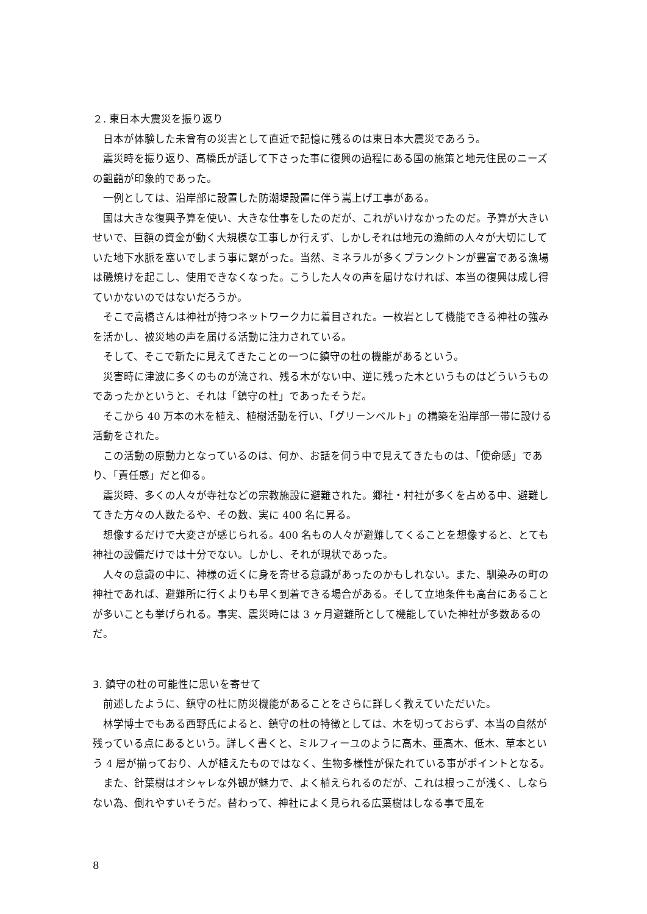２. 東日本大震災を振り返り
日本が体験した未曾有の災害として直近で記憶に残るのは東日本大震災であろう。
震災時を振り返り、高橋氏が話して下さった事に復興の過程にある国の施策と地元住民のニーズの齟齬が印象的であった。
一例としては、沿岸部に設置した防潮堤設置に伴う嵩上げ工事がある。
国は大きな復興予算を使い、大きな仕事をしたのだが、これがいけなかったのだ。予算が大きいせいで、巨額の資金が動く大規模な工事しか行えず、しかしそれは地元の漁師の人々が大切にしていた地下水脈を塞いでしまう事に繋がった。当然、ミネラルが多くプランクトンが豊富である漁場は磯焼けを起こし、使用できなくなった。こうした人々の声を届けなければ、本当の復興は成し得ていかないのではないだろうか。
そこで高橋さんは神社が持つネットワーク力に着目された。一枚岩として機能できる神社の強みを活かし、被災地の声を届ける活動に注力されている。
そして、そこで新たに見えてきたことの一つに鎮守の杜の機能があるという。
災害時に津波に多くのものが流され、残る木がない中、逆に残った木というものはどういうものであったかというと、それは「鎮守の杜」であったそうだ。
そこから 40 万本の木を植え、植樹活動を行い、「グリーンベルト」の構築を沿岸部一帯に設ける活動をされた。
この活動の原動力となっているのは、何か、お話を伺う中で見えてきたものは、「使命感」であり、「責任感」だと仰る。
震災時、多くの人々が寺社などの宗教施設に避難された。郷社・村社が多くを占める中、避難してきた方々の人数たるや、その数、実に 400 名に昇る。
想像するだけで大変さが感じられる。400 名もの人々が避難してくることを想像すると、とても神社の設備だけでは十分でない。しかし、それが現状であった。
人々の意識の中に、神様の近くに身を寄せる意識があったのかもしれない。また、馴染みの町の神社であれば、避難所に行くよりも早く到着できる場合がある。そして立地条件も高台にあることが多いことも挙げられる。事実、震災時には 3 ヶ月避難所として機能していた神社が多数あるのだ。
3. 鎮守の杜の可能性に思いを寄せて
前述したように、鎮守の杜に防災機能があることをさらに詳しく教えていただいた。
林学博士でもある西野氏によると、鎮守の杜の特徴としては、木を切っておらず、本当の自然が残っている点にあるという。詳しく書くと、ミルフィーユのように高木、亜高木、低木、草本という 4 層が揃っており、人が植えたものではなく、生物多様性が保たれている事がポイントとなる。
また、針葉樹はオシャレな外観が魅力で、よく植えられるのだが、これは根っこが浅く、しならない為、倒れやすいそうだ。替わって、神社によく見られる広葉樹はしなる事で風を
8